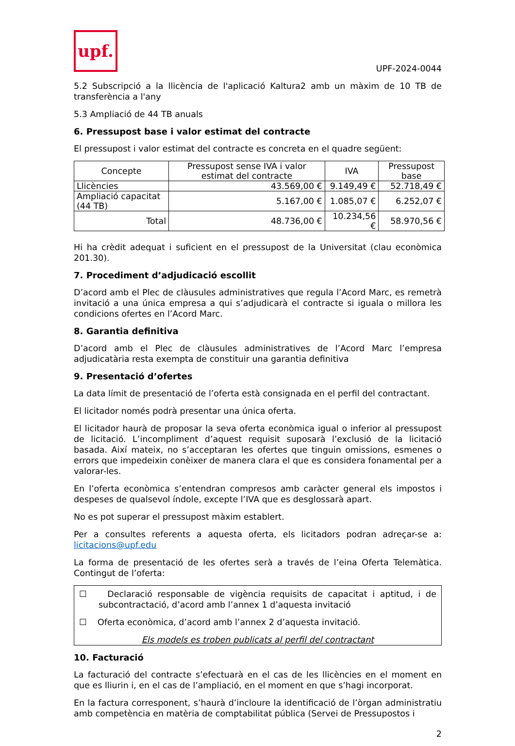upf.
UPF-2024-0044
5.2 Subscripció a la llicència de l'aplicació Kaltura2 amb un màxim de 10 TB de transferència a l'any
5.3 Ampliació de 44 TB anuals
6. Pressupost base i valor estimat del contracte
El pressupost i valor estimat del contracte es concreta en el quadre següent:
| Concepte | Pressupost sense IVA i valor estimat del contracte | IVA | Pressupost base |
| --- | --- | --- | --- |
| Llicències | 43.569,00 € | 9.149,49 € | 52.718,49 € |
| Ampliació capacitat (44 TB) | 5.167,00 € | 1.085,07 € | 6.252,07 € |
| Total | 48.736,00 € | 10.234,56 € | 58.970,56 € |
Hi ha crèdit adequat i suficient en el pressupost de la Universitat (clau econòmica 201.30).
7. Procediment d’adjudicació escollit
D’acord amb el Plec de clàusules administratives que regula l’Acord Marc, es remetrà invitació a una única empresa a qui s’adjudicarà el contracte si iguala o millora les condicions ofertes en l’Acord Marc.
8. Garantia definitiva
D’acord amb el Plec de clàusules administratives de l’Acord Marc l’empresa adjudicatària resta exempta de constituir una garantia definitiva
9. Presentació d’ofertes
La data límit de presentació de l’oferta està consignada en el perfil del contractant.
El licitador només podrà presentar una única oferta.
El licitador haurà de proposar la seva oferta econòmica igual o inferior al pressupost de licitació. L’incompliment d’aquest requisit suposarà l’exclusió de la licitació basada. Així mateix, no s’acceptaran les ofertes que tinguin omissions, esmenes o errors que impedeixin conèixer de manera clara el que es considera fonamental per a valorar-les.
En l’oferta econòmica s’entendran compresos amb caràcter general els impostos i despeses de qualsevol índole, excepte l’IVA que es desglossarà apart.
No es pot superar el pressupost màxim establert.
Per a consultes referents a aquesta oferta, els licitadors podran adreçar-se a: licitacions@upf.edu
La forma de presentació de les ofertes serà a través de l’eina Oferta Telemàtica. Contingut de l’oferta:
☐ Declaració responsable de vigència requisits de capacitat i aptitud, i de subcontractació, d’acord amb l’annex 1 d’aquesta invitació
☐ Oferta econòmica, d’acord amb l’annex 2 d’aquesta invitació.
Els models es troben publicats al perfil del contractant
10. Facturació
La facturació del contracte s’efectuarà en el cas de les llicències en el moment en que es lliurin i, en el cas de l’ampliació, en el moment en que s’hagi incorporat.
En la factura corresponent, s’haurà d’incloure la identificació de l’òrgan administratiu amb competència en matèria de comptabilitat pública (Servei de Pressupostos i
2